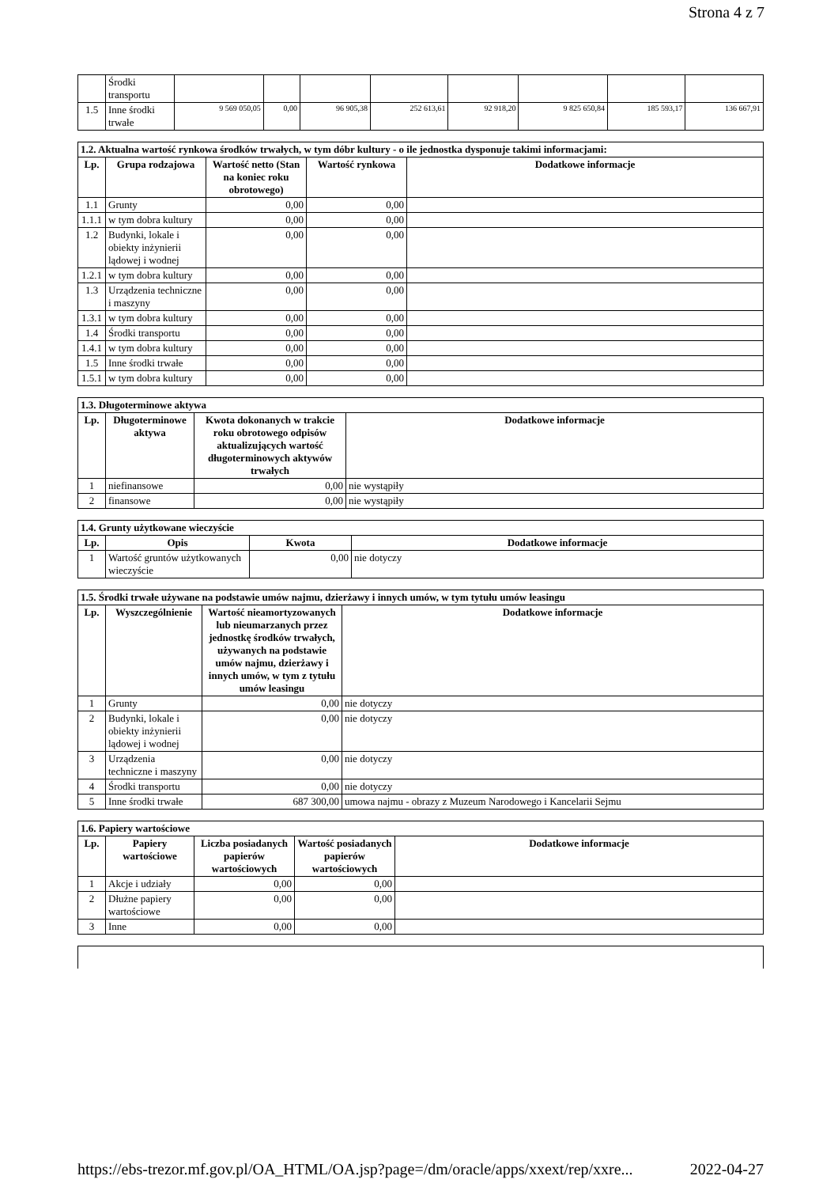Strona 4 z 7
| | Środki transportu | | | | | | | | |
| 1.5 | Inne środki trwałe | 9 569 050,05 | 0,00 | 96 905,38 | 252 613,61 | 92 918,20 | 9 825 650,84 | 185 593,17 | 136 667,91 |
| 1.2. Aktualna wartość rynkowa środków trwałych, w tym dóbr kultury - o ile jednostka dysponuje takimi informacjami: | | | | |
| Lp. | Grupa rodzajowa | Wartość netto (Stan na koniec roku obrotowego) | Wartość rynkowa | Dodatkowe informacje |
| 1.1 | Grunty | 0,00 | 0,00 | |
| 1.1.1 | w tym dobra kultury | 0,00 | 0,00 | |
| 1.2 | Budynki, lokale i obiekty inżynierii lądowej i wodnej | 0,00 | 0,00 | |
| 1.2.1 | w tym dobra kultury | 0,00 | 0,00 | |
| 1.3 | Urządzenia techniczne i maszyny | 0,00 | 0,00 | |
| 1.3.1 | w tym dobra kultury | 0,00 | 0,00 | |
| 1.4 | Środki transportu | 0,00 | 0,00 | |
| 1.4.1 | w tym dobra kultury | 0,00 | 0,00 | |
| 1.5 | Inne środki trwałe | 0,00 | 0,00 | |
| 1.5.1 | w tym dobra kultury | 0,00 | 0,00 | |
| 1.3. Długoterminowe aktywa | | | |
| Lp. | Długoterminowe aktywa | Kwota dokonanych w trakcie roku obrotowego odpisów aktualizujących wartość długoterminowych aktywów trwałych | Dodatkowe informacje |
| 1 | niefinansowe | 0,00 | nie wystąpiły |
| 2 | finansowe | 0,00 | nie wystąpiły |
| 1.4. Grunty użytkowane wieczyście | | | |
| Lp. | Opis | Kwota | Dodatkowe informacje |
| 1 | Wartość gruntów użytkowanych wieczyście | 0,00 | nie dotyczy |
| 1.5. Środki trwałe używane na podstawie umów najmu, dzierżawy i innych umów, w tym tytułu umów leasingu | | | |
| Lp. | Wyszczególnienie | Wartość nieamortyzowanych lub nieumarzanych przez jednostkę środków trwałych, używanych na podstawie umów najmu, dzierżawy i innych umów, w tym z tytułu umów leasingu | Dodatkowe informacje |
| 1 | Grunty | 0,00 | nie dotyczy |
| 2 | Budynki, lokale i obiekty inżynierii lądowej i wodnej | 0,00 | nie dotyczy |
| 3 | Urządzenia techniczne i maszyny | 0,00 | nie dotyczy |
| 4 | Środki transportu | 0,00 | nie dotyczy |
| 5 | Inne środki trwałe | 687 300,00 | umowa najmu - obrazy z Muzeum Narodowego i Kancelarii Sejmu |
| 1.6. Papiery wartościowe | | | | |
| Lp. | Papiery wartościowe | Liczba posiadanych papierów wartościowych | Wartość posiadanych papierów wartościowych | Dodatkowe informacje |
| 1 | Akcje i udziały | 0,00 | 0,00 | |
| 2 | Dłużne papiery wartościowe | 0,00 | 0,00 | |
| 3 | Inne | 0,00 | 0,00 | |
https://ebs-trezor.mf.gov.pl/OA_HTML/OA.jsp?page=/dm/oracle/apps/xxext/rep/xxre... 2022-04-27